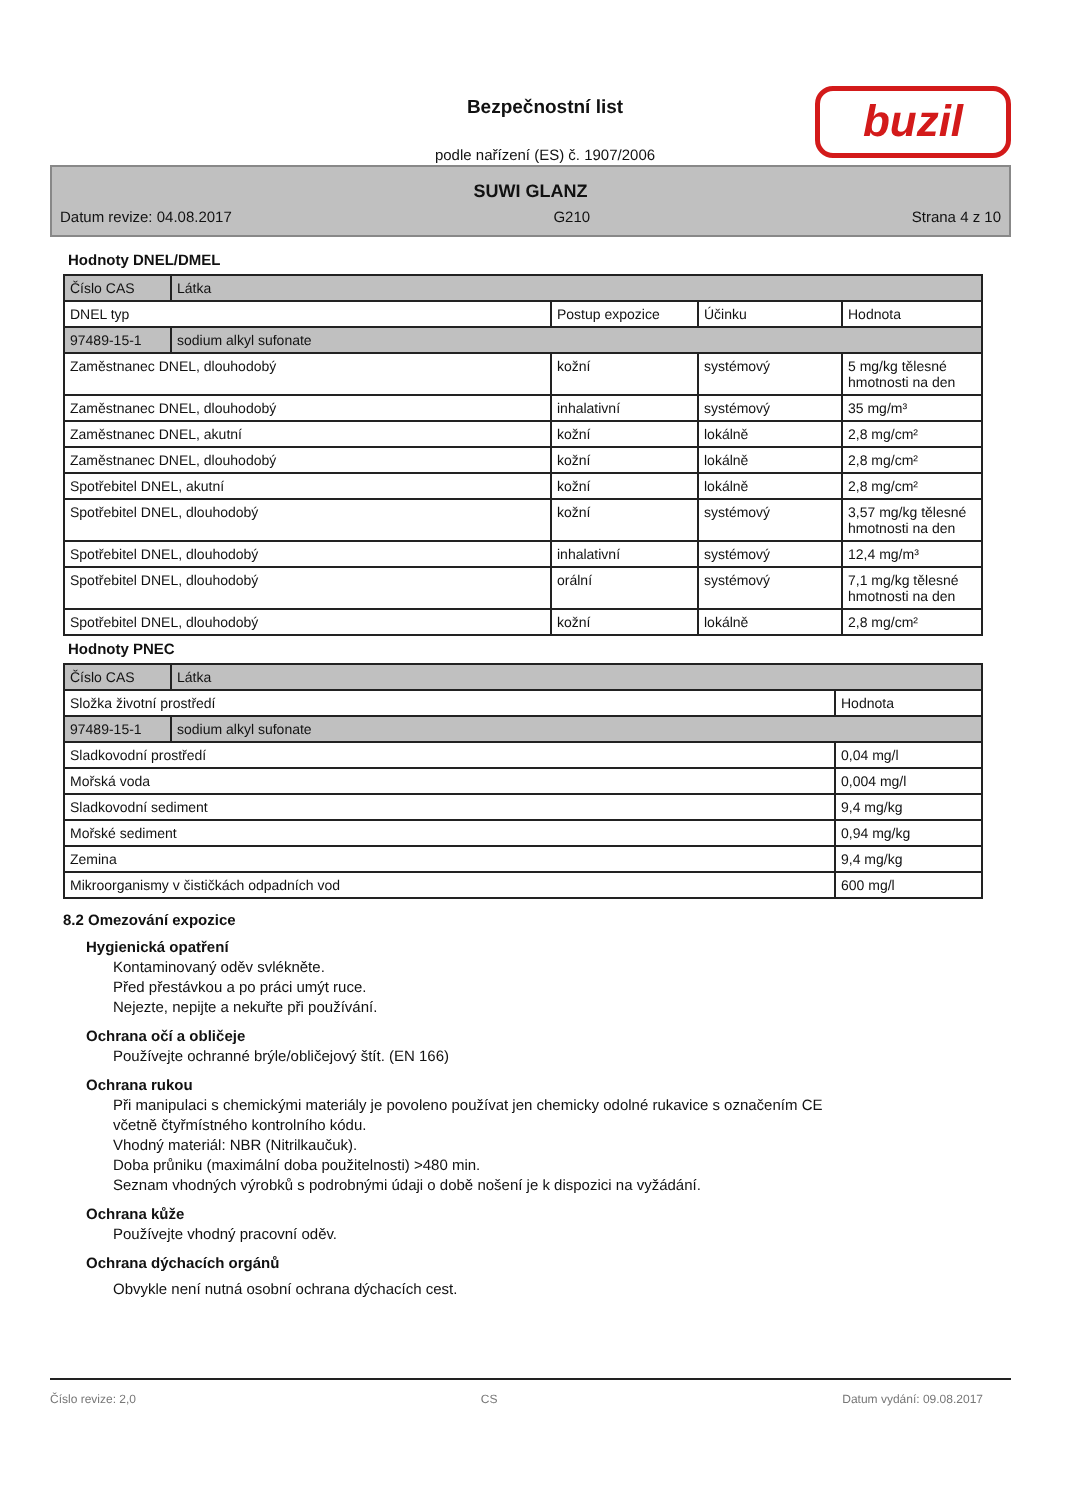Bezpečnostní list
podle nařízení (ES) č. 1907/2006
buzil
SUWI GLANZ
Datum revize: 04.08.2017 G210 Strana 4 z 10
Hodnoty DNEL/DMEL
| Číslo CAS | Látka | | | |
| --- | --- | --- | --- | --- |
| DNEL typ | | Postup expozice | Účinku | Hodnota |
| 97489-15-1 | sodium alkyl sufonate | | | |
| Zaměstnanec DNEL, dlouhodobý | | kožní | systémový | 5 mg/kg tělesné hmotnosti na den |
| Zaměstnanec DNEL, dlouhodobý | | inhalativní | systémový | 35 mg/m³ |
| Zaměstnanec DNEL, akutní | | kožní | lokálně | 2,8 mg/cm² |
| Zaměstnanec DNEL, dlouhodobý | | kožní | lokálně | 2,8 mg/cm² |
| Spotřebitel DNEL, akutní | | kožní | lokálně | 2,8 mg/cm² |
| Spotřebitel DNEL, dlouhodobý | | kožní | systémový | 3,57 mg/kg tělesné hmotnosti na den |
| Spotřebitel DNEL, dlouhodobý | | inhalativní | systémový | 12,4 mg/m³ |
| Spotřebitel DNEL, dlouhodobý | | orální | systémový | 7,1 mg/kg tělesné hmotnosti na den |
| Spotřebitel DNEL, dlouhodobý | | kožní | lokálně | 2,8 mg/cm² |
Hodnoty PNEC
| Číslo CAS | Látka | |
| --- | --- | --- |
| Složka životní prostředí | | Hodnota |
| 97489-15-1 | sodium alkyl sufonate | |
| Sladkovodní prostředí | | 0,04 mg/l |
| Mořská voda | | 0,004 mg/l |
| Sladkovodní sediment | | 9,4 mg/kg |
| Mořské sediment | | 0,94 mg/kg |
| Zemina | | 9,4 mg/kg |
| Mikroorganismy v čističkách odpadních vod | | 600 mg/l |
8.2 Omezování expozice
Hygienická opatření
Kontaminovaný oděv svlékněte.
Před přestávkou a po práci umýt ruce.
Nejezte, nepijte a nekuřte při používání.
Ochrana očí a obličeje
Používejte ochranné brýle/obličejový štít. (EN 166)
Ochrana rukou
Při manipulaci s chemickými materiály je povoleno používat jen chemicky odolné rukavice s označením CE
včetně čtyřmístného kontrolního kódu.
Vhodný materiál: NBR (Nitrilkaučuk).
Doba průniku (maximální doba použitelnosti) >480 min.
Seznam vhodných výrobků s podrobnými údaji o době nošení je k dispozici na vyžádání.
Ochrana kůže
Používejte vhodný pracovní oděv.
Ochrana dýchacích orgánů
Obvykle není nutná osobní ochrana dýchacích cest.
Číslo revize: 2,0 CS Datum vydání: 09.08.2017